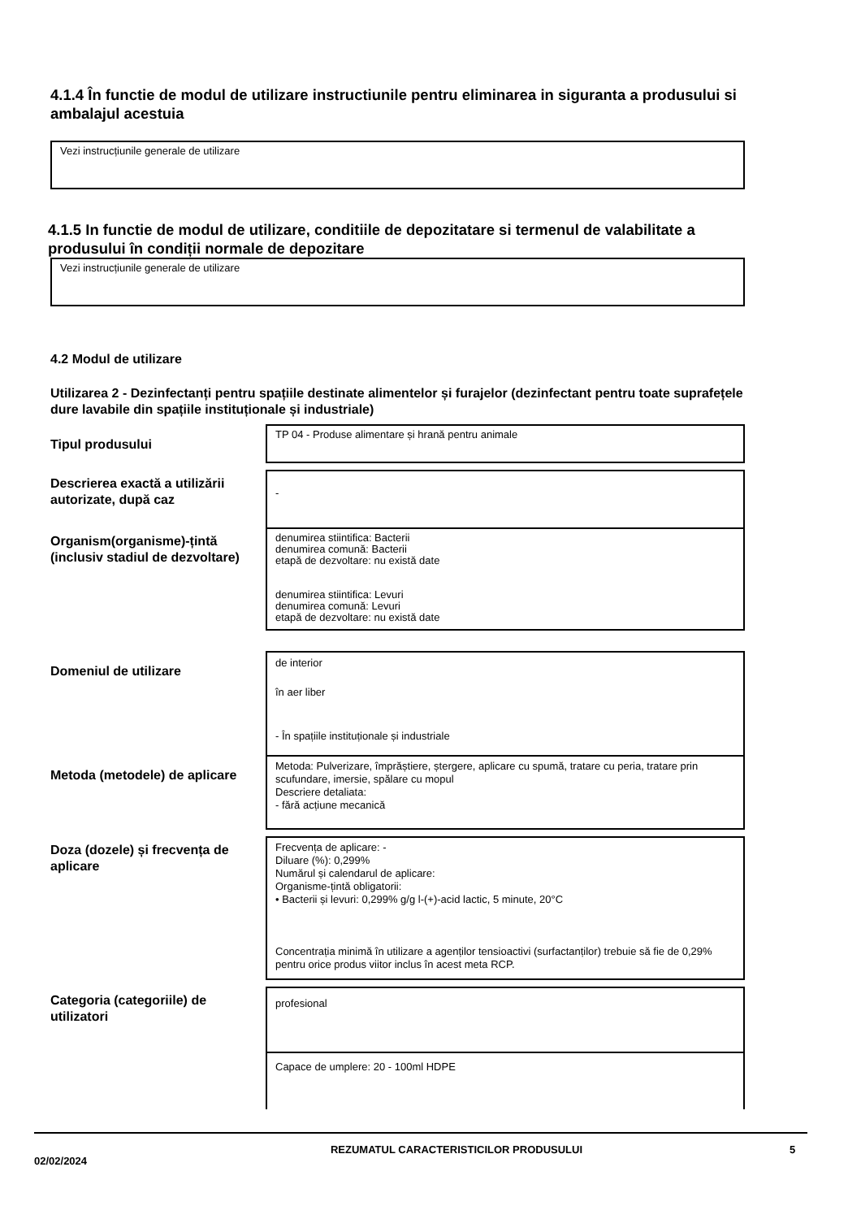4.1.4 În functie de modul de utilizare instructiunile pentru eliminarea in siguranta a produsului si ambalajul acestuia
Vezi instrucțiunile generale de utilizare
4.1.5 In functie de modul de utilizare, conditiile de depozitatare si termenul de valabilitate a produsului în condiții normale de depozitare
Vezi instrucțiunile generale de utilizare
4.2 Modul de utilizare
Utilizarea 2 - Dezinfectanți pentru spațiile destinate alimentelor și furajelor (dezinfectant pentru toate suprafețele dure lavabile din spațiile instituționale și industriale)
| Tipul produsului | TP 04 - Produse alimentare și hrană pentru animale |
| Descrierea exactă a utilizării autorizate, după caz | - |
| Organism(organisme)-țintă (inclusiv stadiul de dezvoltare) | denumirea stiintifica: Bacterii denumirea comună: Bacterii etapă de dezvoltare: nu există date denumirea stiintifica: Levuri denumirea comună: Levuri etapă de dezvoltare: nu există date |
| Domeniul de utilizare | de interior în aer liber - În spațiile instituționale și industriale |
| Metoda (metodele) de aplicare | Metoda: Pulverizare, împrăștiere, ștergere, aplicare cu spumă, tratare cu peria, tratare prin scufundare, imersie, spălare cu mopul Descriere detaliata: - fără acțiune mecanică |
| Doza (dozele) și frecvența de aplicare | Frecvența de aplicare: - Diluare (%): 0,299% Numărul și calendarul de aplicare: Organisme-țintă obligatorii: • Bacterii și levuri: 0,299% g/g l-(+)-acid lactic, 5 minute, 20°C Concentrația minimă în utilizare a agenților tensioactivi (surfactanților) trebuie să fie de 0,29% pentru orice produs viitor inclus în acest meta RCP. |
| Categoria (categoriile) de utilizatori | profesional |
| | Capace de umplere: 20 - 100ml HDPE |
02/02/2024
REZUMATUL CARACTERISTICILOR PRODUSULUI 5